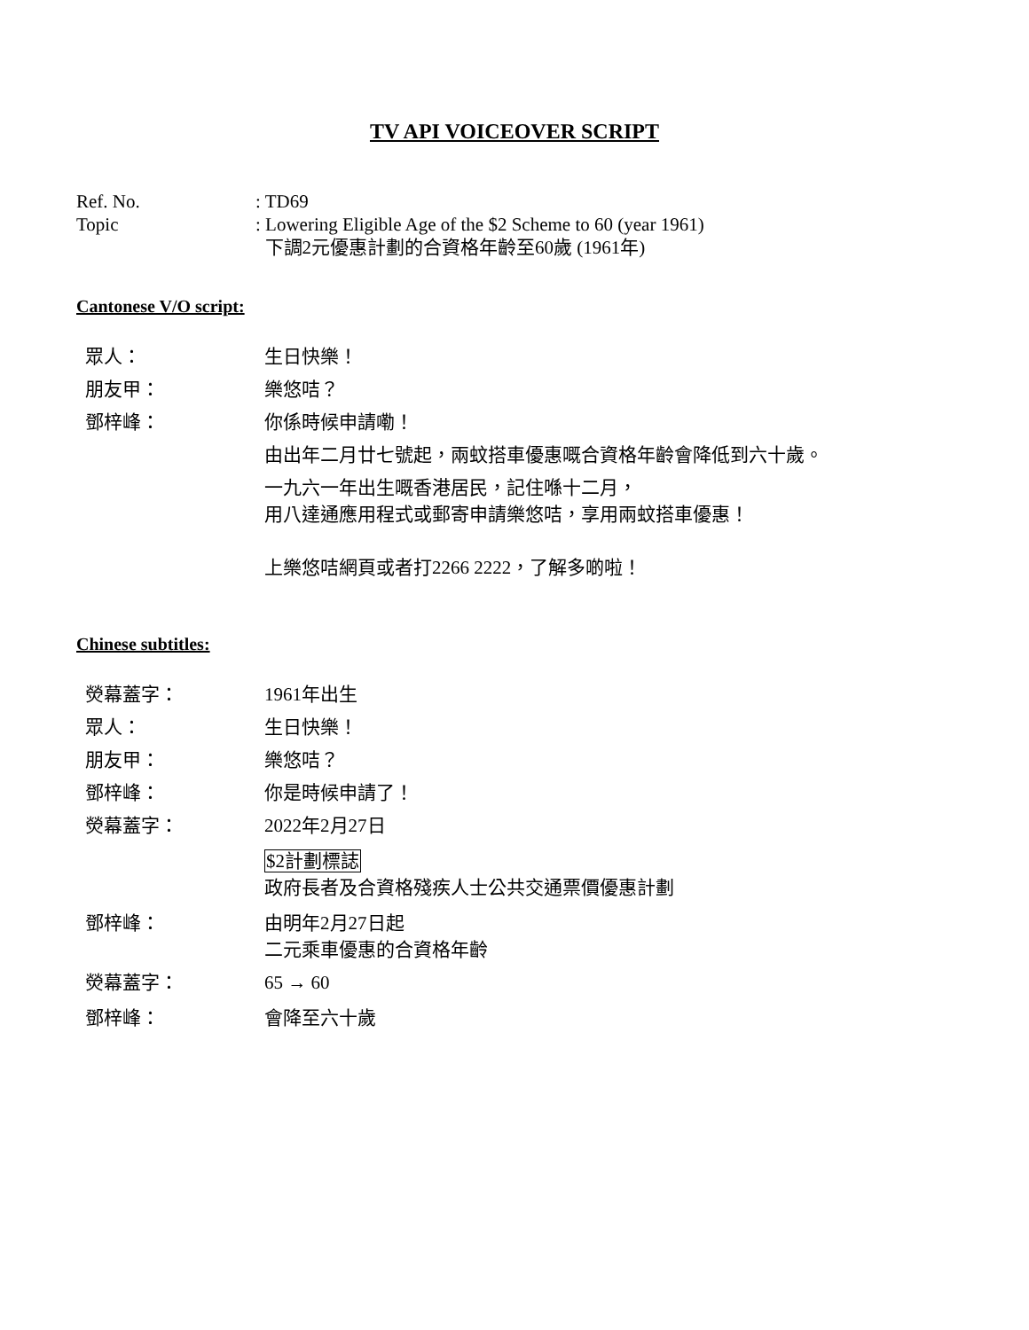TV API VOICEOVER SCRIPT
Ref. No.
: TD69
Topic
: Lowering Eligible Age of the $2 Scheme to 60 (year 1961)
下調2元優惠計劃的合資格年齡至60歲 (1961年)
Cantonese V/O script:
眾人：
生日快樂！
朋友甲：
樂悠咭？
鄧梓峰：
你係時候申請嘞！
由出年二月廿七號起，兩蚊搭車優惠嘅合資格年齡會降低到六十歲。
一九六一年出生嘅香港居民，記住喺十二月，
用八達通應用程式或郵寄申請樂悠咭，享用兩蚊搭車優惠！
上樂悠咭網頁或者打2266 2222，了解多啲啦！
Chinese subtitles:
熒幕蓋字：
1961年出生
眾人：
生日快樂！
朋友甲：
樂悠咭？
鄧梓峰：
你是時候申請了！
熒幕蓋字：
2022年2月27日
$2計劃標誌
政府長者及合資格殘疾人士公共交通票價優惠計劃
鄧梓峰：
由明年2月27日起
二元乘車優惠的合資格年齡
熒幕蓋字：
65 → 60
鄧梓峰：
會降至六十歲